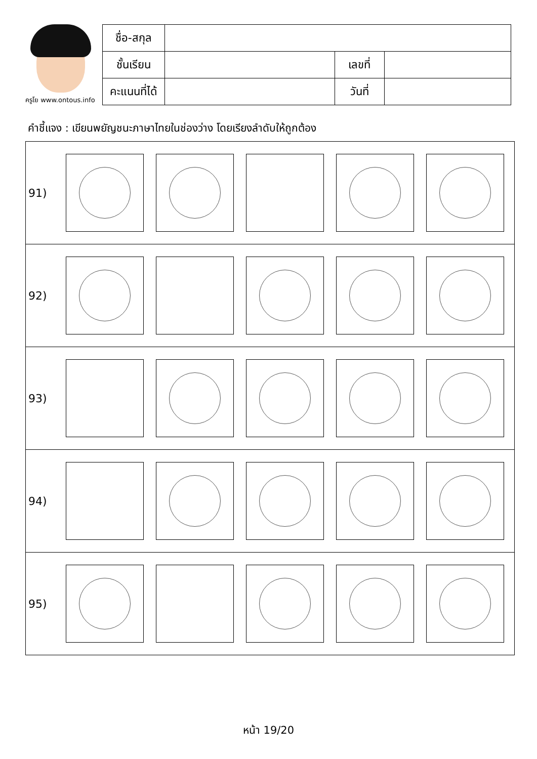ครูโย www.ontous.info
| ชื่อ-สกุล | | | |
| ชั้นเรียน | | เลขที่ | |
| คะแนนที่ได้ | | วันที่ | |
คำชี้แจง : เขียนพยัญชนะภาษาไทยในช่องว่าง โดยเรียงลำดับให้ถูกต้อง
| 91) |
| 92) |
| 93) |
| 94) |
| 95) |
หน้า 19/20